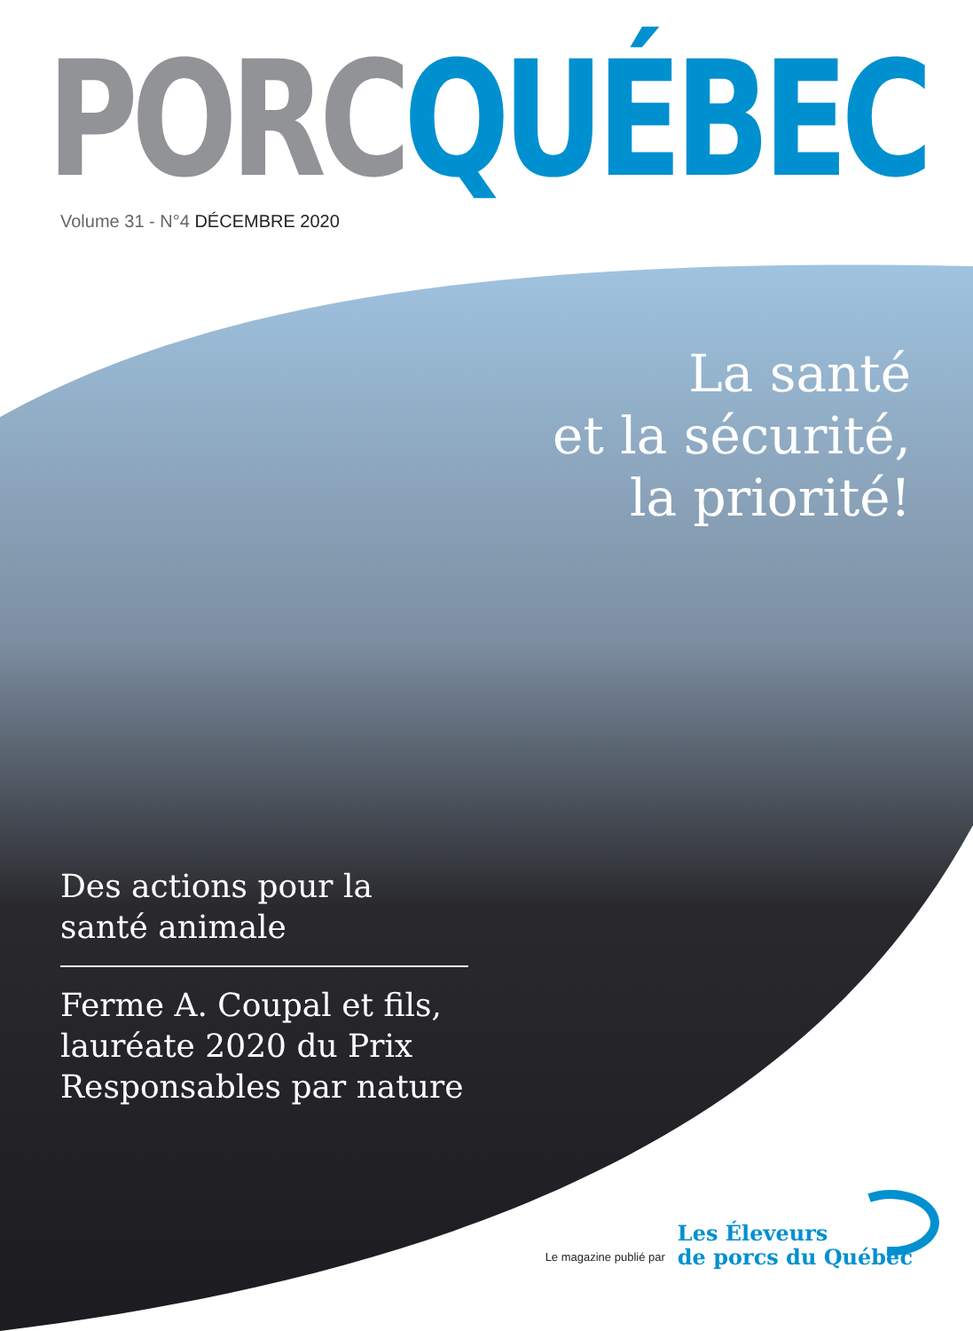PORC QUÉBEC
Volume 31 - N°4 DÉCEMBRE 2020
La santé
et la sécurité,
la priorité!
Des actions pour la santé animale
Ferme A. Coupal et fils, lauréate 2020 du Prix Responsables par nature
Le magazine publié par
Les Éleveurs
de porcs du Québec